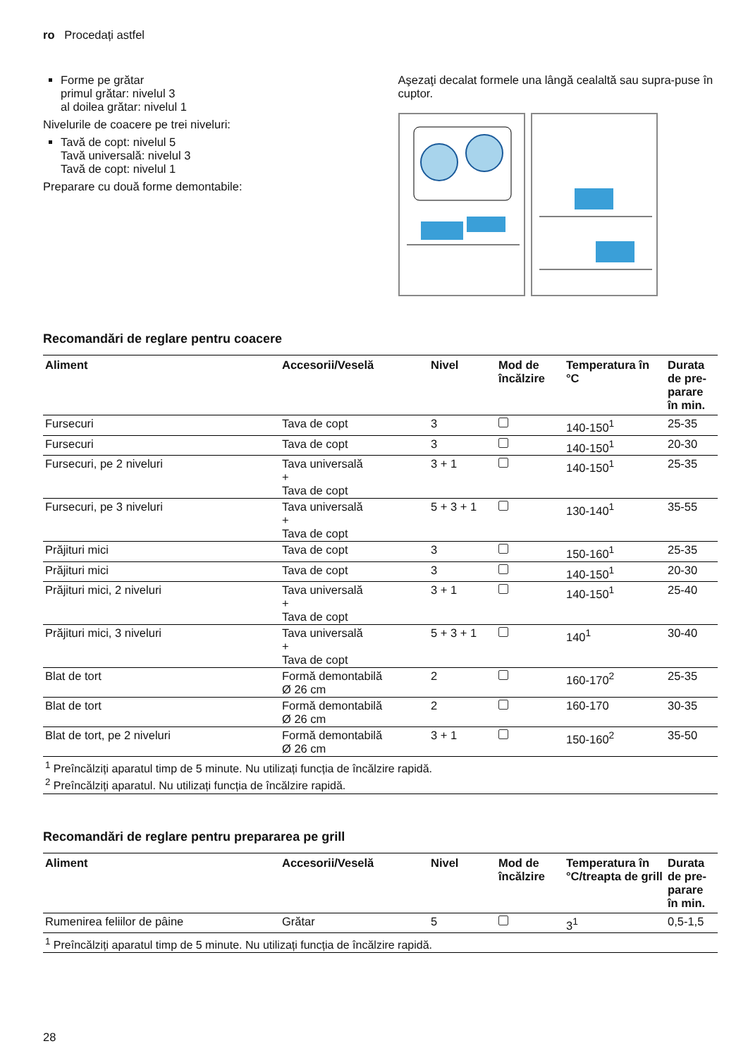ro Procedați astfel
Forme pe grătar
primul grătar: nivelul 3
al doilea grătar: nivelul 1
Nivelurile de coacere pe trei niveluri:
Tavă de copt: nivelul 5
Tavă universală: nivelul 3
Tavă de copt: nivelul 1
Preparare cu două forme demontabile:
Aşezaţi decalat formele una lângă cealaltă sau supra-puse în cuptor.
Recomandări de reglare pentru coacere
| Aliment | Accesorii/Veselă | Nivel | Mod de încălzire | Temperatura în °C | Durata de pre-parare în min. |
| --- | --- | --- | --- | --- | --- |
| Fursecuri | Tava de copt | 3 | | 140-150<sup>1</sup> | 25-35 |
| Fursecuri | Tava de copt | 3 | | 140-150<sup>1</sup> | 20-30 |
| Fursecuri, pe 2 niveluri | Tava universală + Tava de copt | 3 + 1 | | 140-150<sup>1</sup> | 25-35 |
| Fursecuri, pe 3 niveluri | Tava universală + Tava de copt | 5 + 3 + 1 | | 130-140<sup>1</sup> | 35-55 |
| Prăjituri mici | Tava de copt | 3 | | 150-160<sup>1</sup> | 25-35 |
| Prăjituri mici | Tava de copt | 3 | | 140-150<sup>1</sup> | 20-30 |
| Prăjituri mici, 2 niveluri | Tava universală + Tava de copt | 3 + 1 | | 140-150<sup>1</sup> | 25-40 |
| Prăjituri mici, 3 niveluri | Tava universală + Tava de copt | 5 + 3 + 1 | | 140<sup>1</sup> | 30-40 |
| Blat de tort | Formă demontabilă Ø 26 cm | 2 | | 160-170<sup>2</sup> | 25-35 |
| Blat de tort | Formă demontabilă Ø 26 cm | 2 | | 160-170 | 30-35 |
| Blat de tort, pe 2 niveluri | Formă demontabilă Ø 26 cm | 3 + 1 | | 150-160<sup>2</sup> | 35-50 |
| <sup>1</sup> Preîncălziți aparatul timp de 5 minute. Nu utilizați funcția de încălzire rapidă. <sup>2</sup> Preîncălziți aparatul. Nu utilizați funcția de încălzire rapidă. | | | | | |
Recomandări de reglare pentru prepararea pe grill
| Aliment | Accesorii/Veselă | Nivel | Mod de încălzire | Temperatura în °C/treapta de grill | Durata de pre-parare în min. |
| --- | --- | --- | --- | --- | --- |
| Rumenirea feliilor de pâine | Grătar | 5 | | 3<sup>1</sup> | 0,5-1,5 |
| <sup>1</sup> Preîncălziți aparatul timp de 5 minute. Nu utilizați funcția de încălzire rapidă. | | | | | |
28